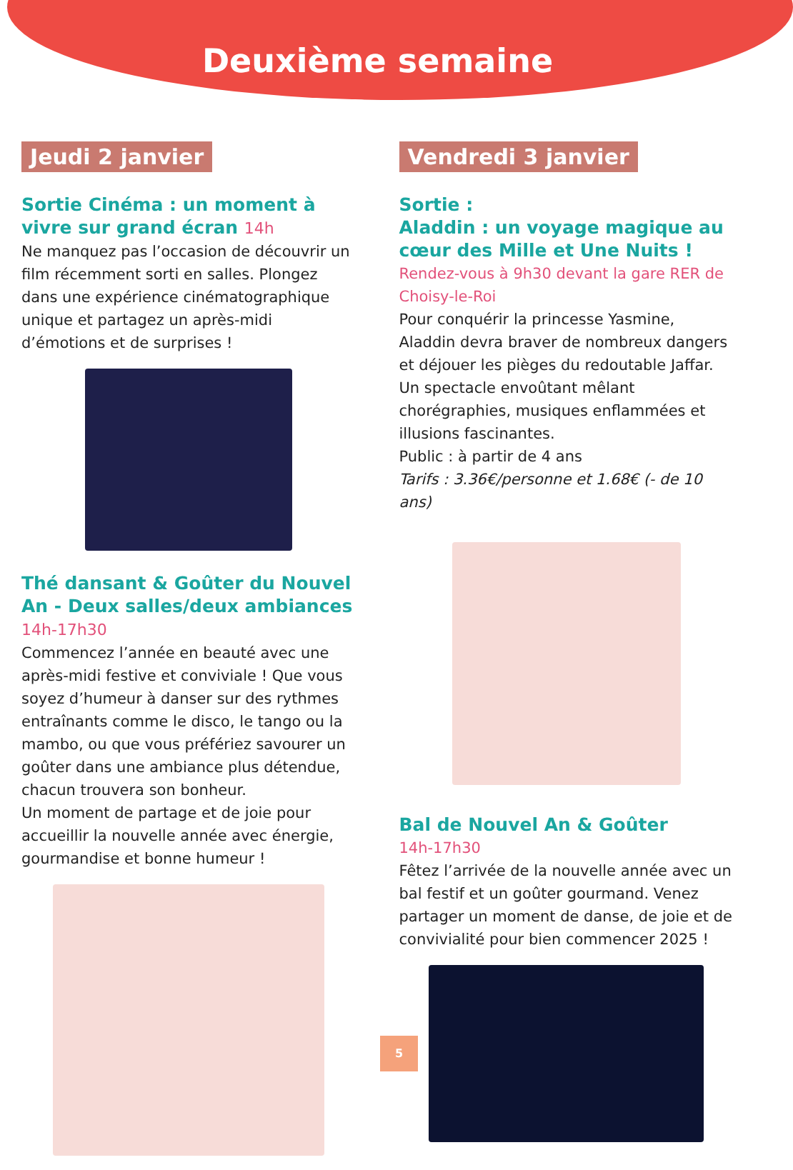Deuxième semaine
Jeudi 2 janvier
Sortie Cinéma : un moment à vivre sur grand écran 14h
Ne manquez pas l’occasion de découvrir un film récemment sorti en salles. Plongez dans une expérience cinématographique unique et partagez un après-midi d’émotions et de surprises !
Thé dansant & Goûter du Nouvel An - Deux salles/deux ambiances 14h-17h30
Commencez l’année en beauté avec une après-midi festive et conviviale ! Que vous soyez d’humeur à danser sur des rythmes entraînants comme le disco, le tango ou la mambo, ou que vous préfériez savourer un goûter dans une ambiance plus détendue, chacun trouvera son bonheur.
Un moment de partage et de joie pour accueillir la nouvelle année avec énergie, gourmandise et bonne humeur !
Vendredi 3 janvier
Sortie :
Aladdin : un voyage magique au cœur des Mille et Une Nuits !
Rendez-vous à 9h30 devant la gare RER de Choisy-le-Roi
Pour conquérir la princesse Yasmine, Aladdin devra braver de nombreux dangers et déjouer les pièges du redoutable Jaffar. Un spectacle envoûtant mêlant chorégraphies, musiques enflammées et illusions fascinantes.
Public : à partir de 4 ans
Tarifs : 3.36€/personne et 1.68€ (- de 10 ans)
Bal de Nouvel An & Goûter
14h-17h30
Fêtez l’arrivée de la nouvelle année avec un bal festif et un goûter gourmand. Venez partager un moment de danse, de joie et de convivialité pour bien commencer 2025 !
5